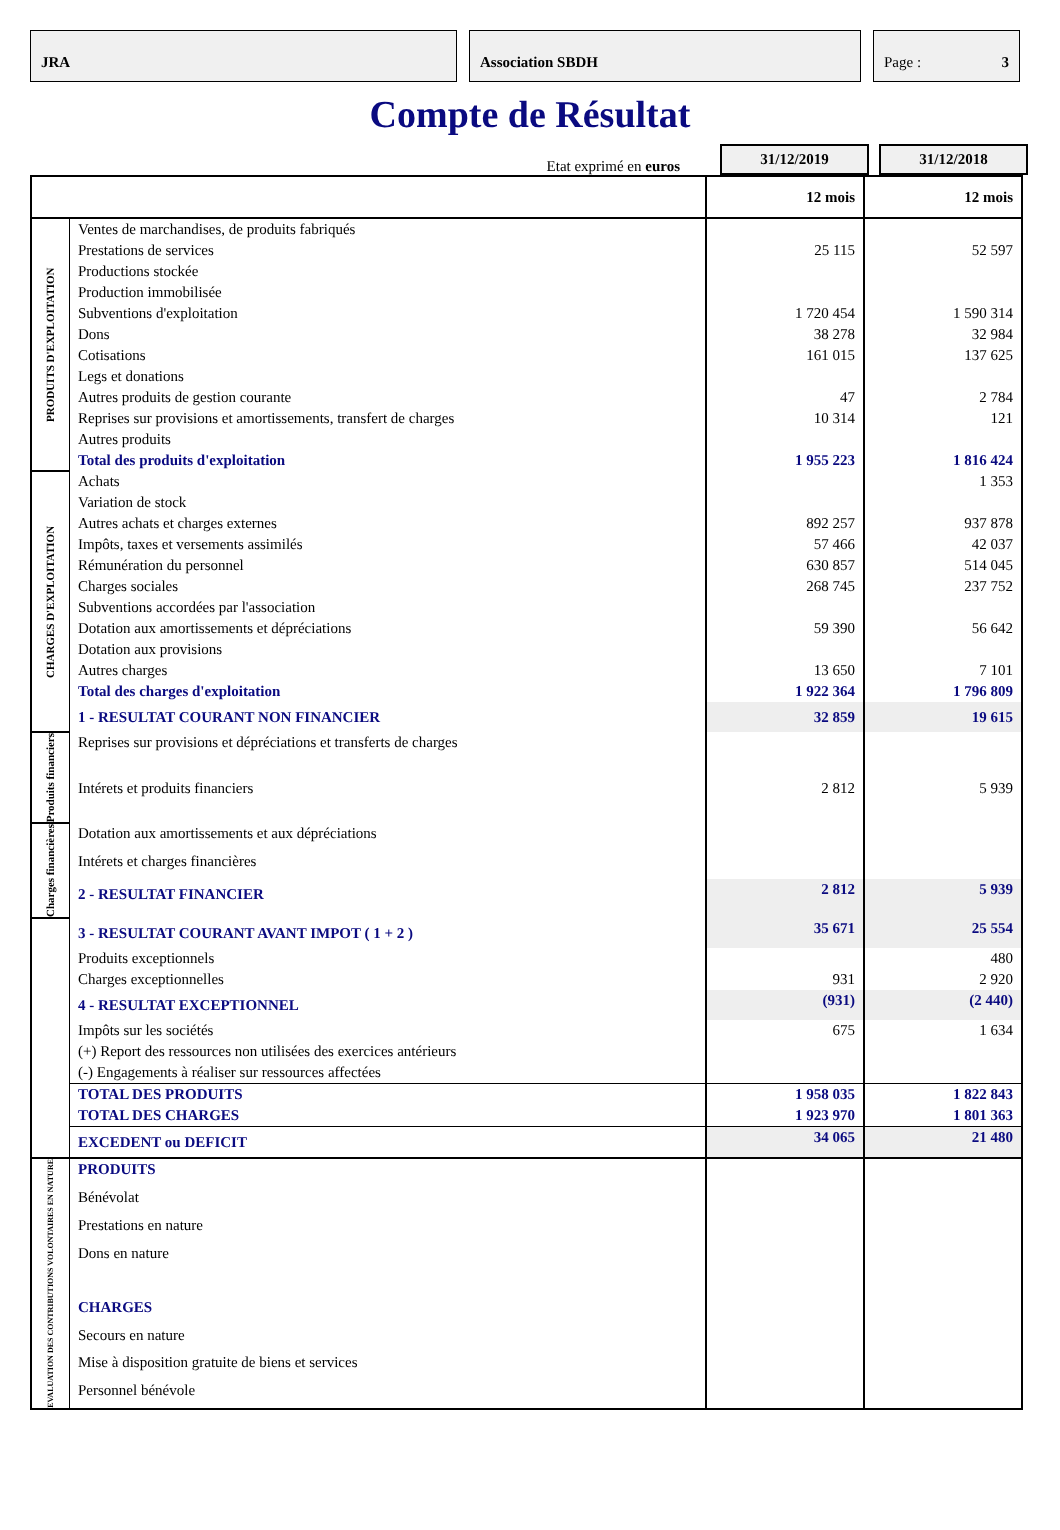JRA Association SBDH Page : 3
Compte de Résultat
Etat exprimé en euros
31/12/2019
31/12/2018
| | | 12 mois | 12 mois |
| PRODUITS D'EXPLOITATION | Ventes de marchandises, de produits fabriqués | | |
| | Prestations de services | 25 115 | 52 597 |
| | Productions stockée | | |
| | Production immobilisée | | |
| | Subventions d'exploitation | 1 720 454 | 1 590 314 |
| | Dons | 38 278 | 32 984 |
| | Cotisations | 161 015 | 137 625 |
| | Legs et donations | | |
| | Autres produits de gestion courante | 47 | 2 784 |
| | Reprises sur provisions et amortissements, transfert de charges | 10 314 | 121 |
| | Autres produits | | |
| | Total des produits d'exploitation | 1 955 223 | 1 816 424 |
| CHARGES D'EXPLOITATION | Achats | | 1 353 |
| | Variation de stock | | |
| | Autres achats et charges externes | 892 257 | 937 878 |
| | Impôts, taxes et versements assimilés | 57 466 | 42 037 |
| | Rémunération du personnel | 630 857 | 514 045 |
| | Charges sociales | 268 745 | 237 752 |
| | Subventions accordées par l'association | | |
| | Dotation aux amortissements et dépréciations | 59 390 | 56 642 |
| | Dotation aux provisions | | |
| | Autres charges | 13 650 | 7 101 |
| | Total des charges d'exploitation | 1 922 364 | 1 796 809 |
| | 1 - RESULTAT COURANT NON FINANCIER | 32 859 | 19 615 |
| Produits financiers | Reprises sur provisions et dépréciations et transferts de charges | | |
| | Intérets et produits financiers | 2 812 | 5 939 |
| Charges financières | Dotation aux amortissements et aux dépréciations | | |
| | Intérets et charges financières | | |
| | 2 - RESULTAT FINANCIER | 2 812 | 5 939 |
| | 3 - RESULTAT COURANT AVANT IMPOT ( 1 + 2 ) | 35 671 | 25 554 |
| | Produits exceptionnels | | 480 |
| | Charges exceptionnelles | 931 | 2 920 |
| | 4 - RESULTAT EXCEPTIONNEL | (931) | (2 440) |
| | Impôts sur les sociétés | 675 | 1 634 |
| | (+) Report des ressources non utilisées des exercices antérieurs | | |
| | (-) Engagements à réaliser sur ressources affectées | | |
| | TOTAL DES PRODUITS | 1 958 035 | 1 822 843 |
| | TOTAL DES CHARGES | 1 923 970 | 1 801 363 |
| | EXCEDENT ou DEFICIT | 34 065 | 21 480 |
| EVALUATION DES CONTRIBUTIONS VOLONTAIRES EN NATURE | PRODUITS | | |
| | Bénévolat | | |
| | Prestations en nature | | |
| | Dons en nature | | |
| | CHARGES | | |
| | Secours en nature | | |
| | Mise à disposition gratuite de biens et services | | |
| | Personnel bénévole | | |